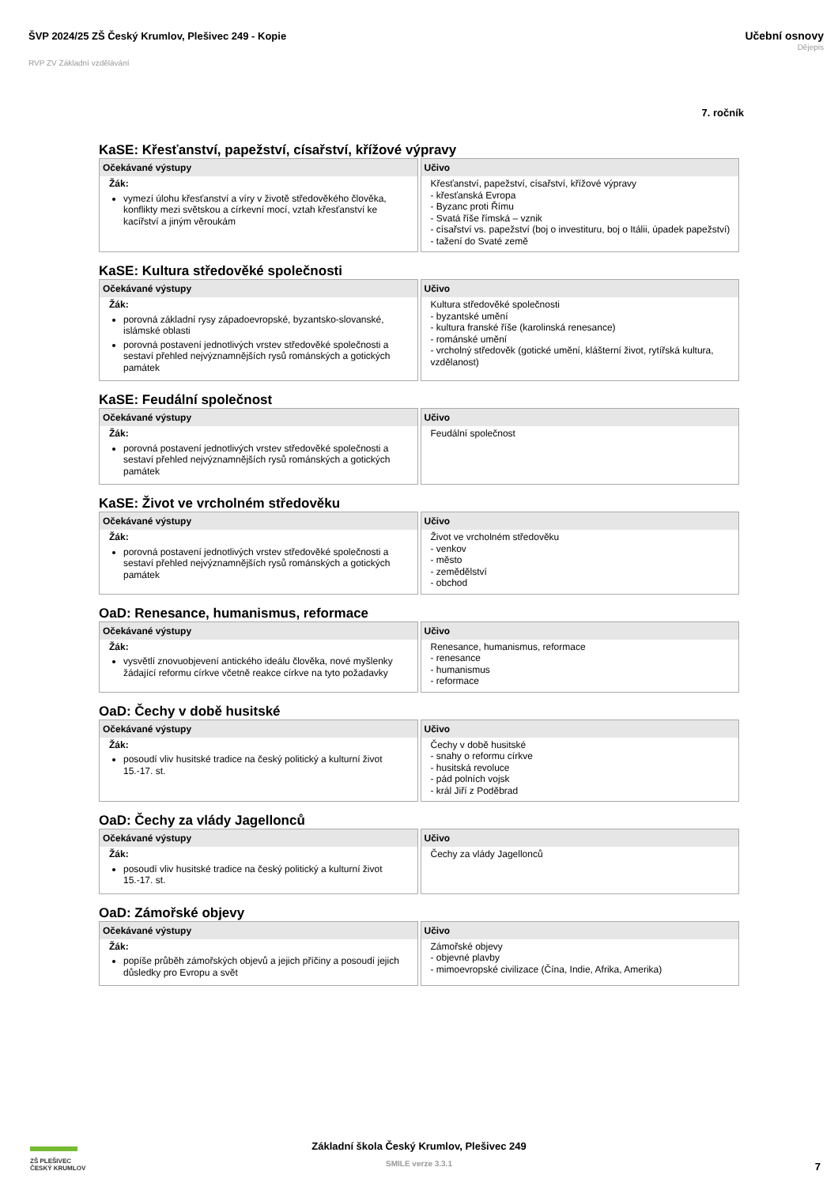ŠVP 2024/25 ZŠ Český Krumlov, Plešivec 249 - Kopie
RVP ZV Základní vzdělávání
Učební osnovy
Dějepis
7. ročník
KaSE: Křesťanství, papežství, císařství, křížové výpravy
| Očekávané výstupy Žák: vymezí úlohu křesťanství a víry v životě středověkého člověka, konflikty mezi světskou a církevní mocí, vztah křesťanství ke kacířství a jiným věroukám | Učivo Křesťanství, papežství, císařství, křížové výpravy - křesťanská Evropa - Byzanc proti Římu - Svatá říše římská – vznik - císařství vs. papežství (boj o investituru, boj o Itálii, úpadek papežství) - tažení do Svaté země |
KaSE: Kultura středověké společnosti
| Očekávané výstupy Žák: porovná základní rysy západoevropské, byzantsko-slovanské, islámské oblasti porovná postavení jednotlivých vrstev středověké společnosti a sestaví přehled nejvýznamnějších rysů románských a gotických památek | Učivo Kultura středověké společnosti - byzantské umění - kultura franské říše (karolinská renesance) - románské umění - vrcholný středověk (gotické umění, klášterní život, rytířská kultura, vzdělanost) |
KaSE: Feudální společnost
| Očekávané výstupy Žák: porovná postavení jednotlivých vrstev středověké společnosti a sestaví přehled nejvýznamnějších rysů románských a gotických památek | Učivo Feudální společnost |
KaSE: Život ve vrcholném středověku
| Očekávané výstupy Žák: porovná postavení jednotlivých vrstev středověké společnosti a sestaví přehled nejvýznamnějších rysů románských a gotických památek | Učivo Život ve vrcholném středověku - venkov - město - zemědělství - obchod |
OaD: Renesance, humanismus, reformace
| Očekávané výstupy Žák: vysvětlí znovuobjevení antického ideálu člověka, nové myšlenky žádající reformu církve včetně reakce církve na tyto požadavky | Učivo Renesance, humanismus, reformace - renesance - humanismus - reformace |
OaD: Čechy v době husitské
| Očekávané výstupy Žák: posoudí vliv husitské tradice na český politický a kulturní život 15.-17. st. | Učivo Čechy v době husitské - snahy o reformu církve - husitská revoluce - pád polních vojsk - král Jiří z Poděbrad |
OaD: Čechy za vlády Jagellonců
| Očekávané výstupy Žák: posoudí vliv husitské tradice na český politický a kulturní život 15.-17. st. | Učivo Čechy za vlády Jagellonců |
OaD: Zámořské objevy
| Očekávané výstupy Žák: popíše průběh zámořských objevů a jejich příčiny a posoudí jejich důsledky pro Evropu a svět | Učivo Zámořské objevy - objevné plavby - mimoevropské civilizace (Čína, Indie, Afrika, Amerika) |
ZŠ PLEŠIVEC
ČESKÝ KRUMLOV
Základní škola Český Krumlov, Plešivec 249
SMILE verze 3.3.1
7